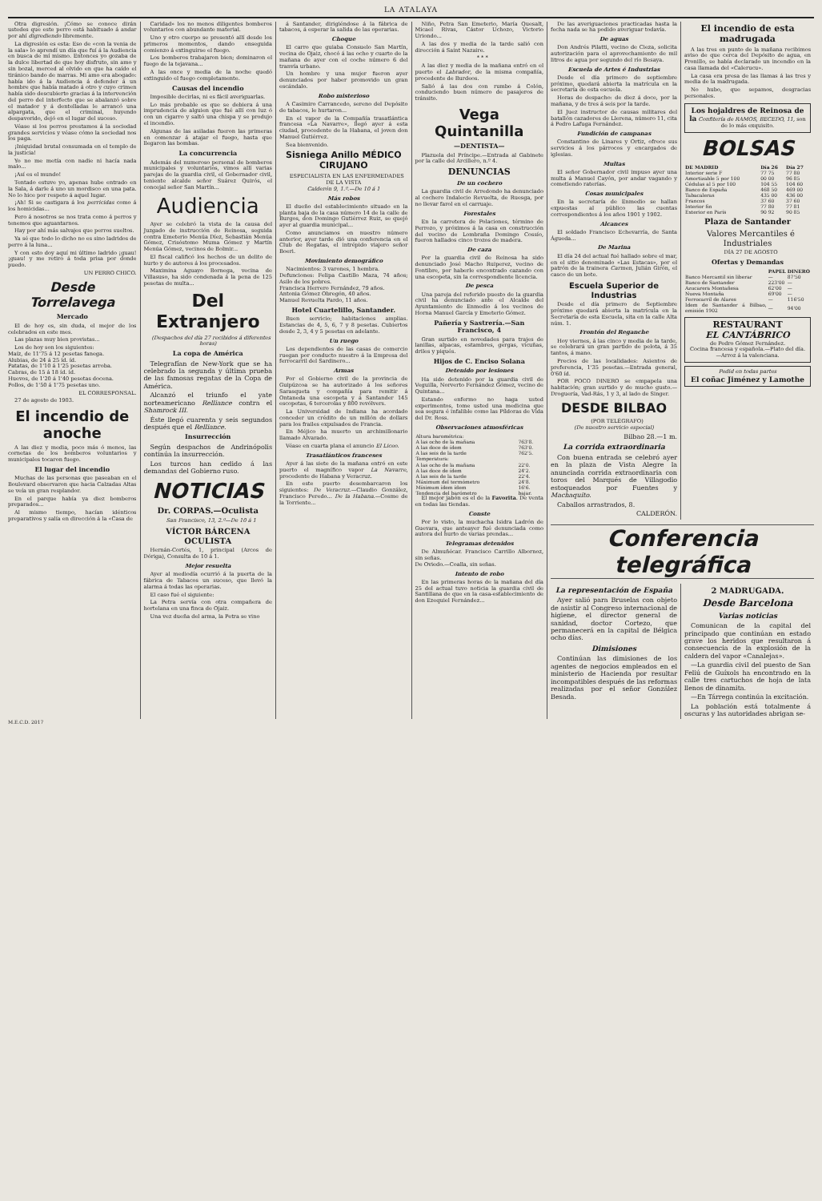LA ATALAYA
Otra digresión. ¡Cómo se conoce dirán ustedes que este perro está habituado á andar por ahí digrediendo libremente.
La digresión es esta: Eso de «con la venia de la sala» lo aprendí un día que fuí á la Audiencia en busca de mí mismo. Entonces yo gozaba de la dulce libertad de que hoy disfruto, sin amo y sin bozal, merced al olvido en que ha caído el tiránico bando de marras. Mi amo era abogado: había ido á la Audiencia á defender á un hombre que había matado á otro y cuyo crimen había sido descubierto gracias á la intervención del perro del interfecto que se abalanzó sobre el matador y á dentelladas le arrancó una alpargata, que el criminal, huyendo despavorido, dejó en el lugar del suceso.
Véase si los perros prestamos á la sociedad grandes servicios y véase cómo la sociedad nos los paga.
¡Iniquidad brutal consumada en el templo de la justicia!
Yo no me metía con nadie ni hacía nada malo...
¡Así es el mundo!
Tentado estuve yo, apenas hube entrado en la Sala, á darle á uno un mordisco en una pata. No lo hice por respeto á aquel lugar.
¡Ah! Si se castigara á los perricidas como á los homicidas...
Pero á nosotros se nos trata como á perros y tenemos que aguantarnos.
Hay por ahí más salvajes que perros sueltos.
Ya sé que todo lo dicho no es sino ladridos de perro á la luna...
Y con esto doy aquí mi último ladrido ¡guau! ¡guau! y me retiro á toda prisa por donde puedo.
UN PERRO CHICO.
Desde Torrelavega
Mercado
El de hoy es, sin duda, el mejor de los celebrados en este mes.
Las plazas muy bien provistas...
Los de hoy son los siguientes:
Maíz, de 11'75 á 12 pesetas fanega.
Alubias, de 24 á 25 íd. íd.
Patatas, de 1'10 á 1'25 pesetas arroba.
Cabras, de 15 á 18 íd. íd.
Huevos, de 1'20 á 1'40 pesetas docena.
Pollos, de 1'50 á 1'75 pesetas uno.
EL CORRESPONSAL.
27 de agosto de 1903.
El incendio de anoche
A las diez y media, poco más ó menos, las cornetas de los bomberos voluntarios y municipales tocaron fuego.
El lugar del incendio
Muchas de las personas que paseaban en el Boulevard observaron que hacia Calzadas Altas se veía un gran resplandor.
En el parque había ya diez bomberos preparados...
Al mismo tiempo, hacían idénticos preparativos y salía en dirección á la «Casa de
Caridad» los no menos diligentes bomberos voluntarios con abundante material.
Uno y otro cuerpo se presentó allí desde los primeros momentos, dando enseguida comienzo á extinguirse el fuego.
Los bomberos trabajaron bien; dominaron el fuego de la tejavana...
A las once y media de la noche quedó extinguido el fuego completamente.
Causas del incendio
Imposible decirlas, ni es fácil averiguarlas.
Lo más probable es que se debiera á una imprudencia de alguien que fué allí con luz ó con un cigarro y saltó una chispa y se produjo el incendio.
Algunas de las asiladas fueron las primeras en comenzar á atajar el fuego, hasta que llegaron las bombas.
La concurrencia
Además del numeroso personal de bomberos municipales y voluntarios, vimos allí varias parejas de la guardia civil, el Gobernador civil, teniente alcalde señor Suárez Quirós, el concejal señor San Martín...
Audiencia
Ayer se celebró la vista de la causa del Juzgado de instrucción de Reinosa, seguida contra Emeterio Menúa Díez, Sebastián Menúa Gómez, Crisóstomo Muma Gómez y Martín Menúa Gómez, vecinos de Bolmir...
El fiscal calificó los hechos de un delito de hurto y de autores á los procesados.
Maximina Aguayo Bornega, vecina de Villasuso, ha sido condenada á la pena de 125 pesetas de multa...
Del Extranjero
(Despachos del día 27 recibidos á diferentes horas)
La copa de América
Telegrafían de New-York que se ha celebrado la segunda y última prueba de las famosas regatas de la Copa de América.
Alcanzó el triunfo el yate norteamericano Relliance contra el Shamrock III.
Éste llegó cuarenta y seis segundos después que el Relliance.
Insurrección
Según despachos de Andrinópolis continúa la insurrección.
Los turcos han cedido á las demandas del Gobierno ruso.
NOTICIAS
Dr. CORPAS.—Oculista
San Francisco, 13, 2.º—De 10 á 1
VÍCTOR BÁRCENA OCULISTA
Hernán-Cortés, 1, principal (Arcos de Dóriga), Consulta de 10 á 1.
Mejor resuelta
Ayer al mediodía ocurrió á la puerta de la fábrica de Tabacos un suceso, que llevó la alarma á todas las operarias.
El caso fué el siguiente:
La Petra servía con otra compañera de hortelana en una finca de Ojaiz.
Una vez dueña del arma, la Petra se vino
á Santander, dirigiéndose á la fábrica de tabacos, á esperar la salida de las operarias.
Choque
El carro que guiaba Consuelo San Martín, vecina de Ojaiz, chocó á las ocho y cuarto de la mañana de ayer con el coche número 6 del tranvía urbano.
Un hombre y una mujer fueron ayer denunciados por haber promovido un gran escándalo.
Robo misterioso
A Casimiro Carrancedo, sereno del Depósito de tabacos, le hurtaron...
En el vapor de la Compañía trasatlántica francesa «La Navarre», llegó ayer á esta ciudad, procedente de la Habana, el joven don Manuel Gutiérrez.
Sea bienvenido.
Sisniega Anillo MÉDICO CIRUJANO
ESPECIALISTA EN LAS ENFERMEDADES DE LA VISTA
Calderón 9, 1.º.—De 10 á 1
Más robos
El dueño del establecimiento situado en la planta baja de la casa número 14 de la calle de Burgos, don Domingo Gutiérrez Ruiz, se quejó ayer al guardia municipal...
Como anunciamos en nuestro número anterior, ayer tarde dió una conferencia en el Club de Regatas, el intrépido viajero señor Boeri.
Movimiento demográfico
Nacimientos: 3 varones, 1 hembra.
Defunciones: Felipa Castillo Maza, 74 años; Asilo de los pobres.
Francisca Herrero Fernández, 79 años.
Antonia Gómez Obregón, 40 años.
Manuel Revuelta Pardo, 11 años.
Hotel Cuartelillo, Santander.
Buen servicio; habitaciones amplias. Estancias de 4, 5, 6, 7 y 8 pesetas. Cubiertos desde 2, 3, 4 y 5 pesetas en adelante.
Un ruego
Los dependientes de las casas de comercio ruegan por conducto nuestro á la Empresa del ferrocarril del Sardinero...
Armas
Por el Gobierno civil de la provincia de Guipúzcoa se ha autorizado á los señores Sarasqueta y compañía para remitir á Ontaneda una escopeta y á Santander 145 escopetas, 6 tercerolas y 800 revólvers.
La Universidad de Indiana ha acordado conceder un crédito de un millón de dollars para los frailes expulsados de Francia.
En Méjico ha muerto un archimillonario llamado Alvarado.
Véase en cuarta plana el anuncio El Liceo.
Trasatlánticos franceses
Ayer á las siete de la mañana entró en este puerto el magnífico vapor La Navarre, procedente de Habana y Veracruz.
En este puerto desembarcaron los siguientes: De Veracruz.—Claudio González, Francisco Peredo... De la Habana.—Cosme de la Torriente...
Niño, Petra San Emeterio, María Quesalt, Micael Rivas, Cástor Uchozo, Victorio Uriondo...
A las dos y media de la tarde salió con dirección á Saint Nazaire.
* * *
A las diez y media de la mañana entró en el puerto el Labrador, de la misma compañía, procedente de Burdeos.
Salió á las dos con rumbo á Colón, conduciendo buen número de pasajeros de tránsito.
Vega Quintanilla
—DENTISTA—
Plazuela del Príncipe.—Entrada al Gabinete por la calle del Arcillero, n.º 4.
DENUNCIAS
De un cochero
La guardia civil de Arredondo ha denunciado al cochero Indalecio Revuelta, de Ruesga, por no llevar farol en el carruaje.
Forestales
En la carretera de Polaciones, término de Perrozo, y próximos á la casa en construcción del vecino de Lombraña Domingo Cossío, fueron hallados cinco trozos de madera.
De caza
Por la guardia civil de Reinosa ha sido denunciado José Macho Ruiperez, vecino de Fontibre, por haberle encontrado cazando con una escopeta, sin la correspondiente licencia.
De pesca
Una pareja del referido puesto de la guardia civil ha denunciado ante el Alcalde del Ayuntamiento de Enmedio á los vecinos de Horna Manuel García y Emeterio Gómez.
Pañería y Sastrería.—San Francisco, 4
Gran surtido en novedades para trajes de lanillas, alpacas, estambres, gergas, vicuñas, driles y piqués.
Hijos de C. Enciso Solana
Detenido por lesiones
Ha sido detenido por la guardia civil de Veguilla, Norverto Fernández Gómez, vecino de Quintana...
Estando enfermo no haga usted experimentos, tome usted una medicina que sea segura é infalible como las Píldoras de Vida del Dr. Ross.
Observaciones atmosféricas
| Altura barométrica: | |
| A las ocho de la mañana | 763'8. |
| A las doce de ídem | 763'0. |
| A las seis de la tarde | 762'5. |
| Temperatura: | |
| A las ocho de la mañana | 22'0. |
| A las doce de ídem | 24'2. |
| A las seis de la tarde | 22'4. |
| Máximum del termómetro | 24'8. |
| Mínimum ídem ídem | 16'6. |
| Tendencia del barómetro | bajar. |
El mejor jabón es el de la Favorita. De venta en todas las tiendas.
Conste
Por lo visto, la muchacha Isidra Ladrón de Guevara, que anteayer fué denunciada como autora del hurto de varias prendas...
Telegramas detenidos
De Almuñécar. Francisco Carrillo Albornoz, sin señas.
De Oviedo.—Coalla, sin señas.
Intento de robo
En las primeras horas de la mañana del día 25 del actual tuvo noticia la guardia civil de Santillana de que en la casa-establecimiento de don Ezequiel Fernández...
De las averiguaciones practicadas hasta la fecha nada se ha podido averiguar todavía.
De aguas
Don Andrés Pilatti, vecino de Cieza, solicita autorización para el aprovechamiento de mil litros de agua por segundo del río Besaya.
Escuela de Artes é Industrias
Desde el día primero de septiembre próximo, quedará abierta la matrícula en la secretaría de esta escuela.
Horas de despacho: de diez á doce, por la mañana, y de tres á seis por la tarde.
El Juez instructor de causas militares del batallón cazadores de Llerena, número 11, cita á Pedro Lafuga Fernández.
Fundición de campanas
Constantino de Linares y Ortiz, ofrece sus servicios á los párrocos y encargados de iglesias.
Multas
El señor Gobernador civil impuso ayer una multa á Manuel Cayón, por andar vagando y cometiendo raterías.
Cosas municipales
En la secretaría de Enmedio se hallan expuestas al público las cuentas correspondientes á los años 1901 y 1902.
Alcances
El soldado Francisco Echevarría, de Santa Águeda...
De Marina
El día 24 del actual fué hallado sobre el mar, en el sitio denominado «Las Estacas», por el patrón de la trainera Carmen, Julián Girón, el casco de un bote.
Escuela Superior de Industrias
Desde el día primero de Septiembre próximo quedará abierta la matrícula en la Secretaría de esta Escuela, sita en la calle Alta núm. 1.
Frontón del Reganche
Hoy viernes, á las cinco y media de la tarde, se celebrará un gran partido de pelota, á 35 tantos, á mano.
Precios de las localidades: Asientos de preferencia, 1'35 pesetas.—Entrada general, 0'60 íd.
POR POCO DINERO se empapela una habitación; gran surtido y de mucho gusto.—Droguería, Vad-Rás, 1 y 3, al lado de Singer.
DESDE BILBAO
(POR TELÉGRAFO)
(De nuestro servicio especial)
Bilbao 28.—1 m.
La corrida extraordinaria
Con buena entrada se celebró ayer en la plaza de Vista Alegre la anunciada corrida extraordinaria con toros del Marqués de Villagodio estoqueados por Fuentes y Machaquito.
Caballos arrastrados, 8.
CALDERÓN.
El incendio de esta madrugada
A las tres en punto de la mañana recibimos aviso de que cerca del Depósito de agua, en Pronillo, se había declarado un incendio en la casa llamada del «Calerucu».
La casa era presa de las llamas á las tres y media de la madrugada.
No hubo, que sepamos, desgracias personales.
Los hojaldres de Reinosa de la Confitería de RAMOS, BECEDO, 11, son de lo más exquisito.
BOLSAS
| DE MADRID | Día 26 | Día 27 |
| --- | --- | --- |
| Interior serie F | 77 75 | 77 80 |
| Amortizable 5 por 100 | 00 00 | 96 85 |
| Cédulas al 5 por 100 | 104 55 | 104 60 |
| Banco de España | 468 50 | 469 00 |
| Tabacaleras | 435 00 | 436 00 |
| Francos | 37 60 | 37 60 |
| Interior fin | 77 80 | 77 81 |
| Exterior en París | 90 92 | 90 85 |
Plaza de Santander
Valores Mercantiles é Industriales
DÍA 27 DE AGOSTO
Ofertas y Demandas
| | PAPEL | DINERO |
| --- | --- | --- |
| Banco Mercantil sin liberar | — | 87'50 |
| Banco de Santander | 223'00 | — |
| Azucarera Montañesa | 62'00 | — |
| Nueva Montaña | 69'00 | — |
| Ferrocarril de Alares | — | 116'50 |
| Idem de Santander á Bilbao, emisión 1902 | — | 94'00 |
RESTAURANT
EL CANTÁBRICO
de Pedro Gómez Fernández.
Cocina francesa y española.—Plato del día.—Arroz á la valenciana.
Pedid en todas partes
El coñac Jiménez y Lamothe
Conferencia telegráfica
La representación de España
Ayer salió para Bruselas con objeto de asistir al Congreso internacional de higiene, el director general de sanidad, doctor Cortezo, que permanecerá en la capital de Bélgica ocho días.
Dimisiones
Continúan las dimisiones de los agentes de negocios empleados en el ministerio de Hacienda por resultar incompatibles después de las reformas realizadas por el señor González Besada.
2 MADRUGADA.
Desde Barcelona
Varias noticias
Comunican de la capital del principado que continúan en estado grave los heridos que resultaron á consecuencia de la explosión de la caldera del vapor «Canalejas».
—La guardia civil del puesto de San Feliú de Guíxols ha encontrado en la calle tres cartuchos de hoja de lata llenos de dinamita.
—En Tárrega continúa la excitación.
La población está totalmente á oscuras y las autoridades abrigan se-
M.E.C.D. 2017